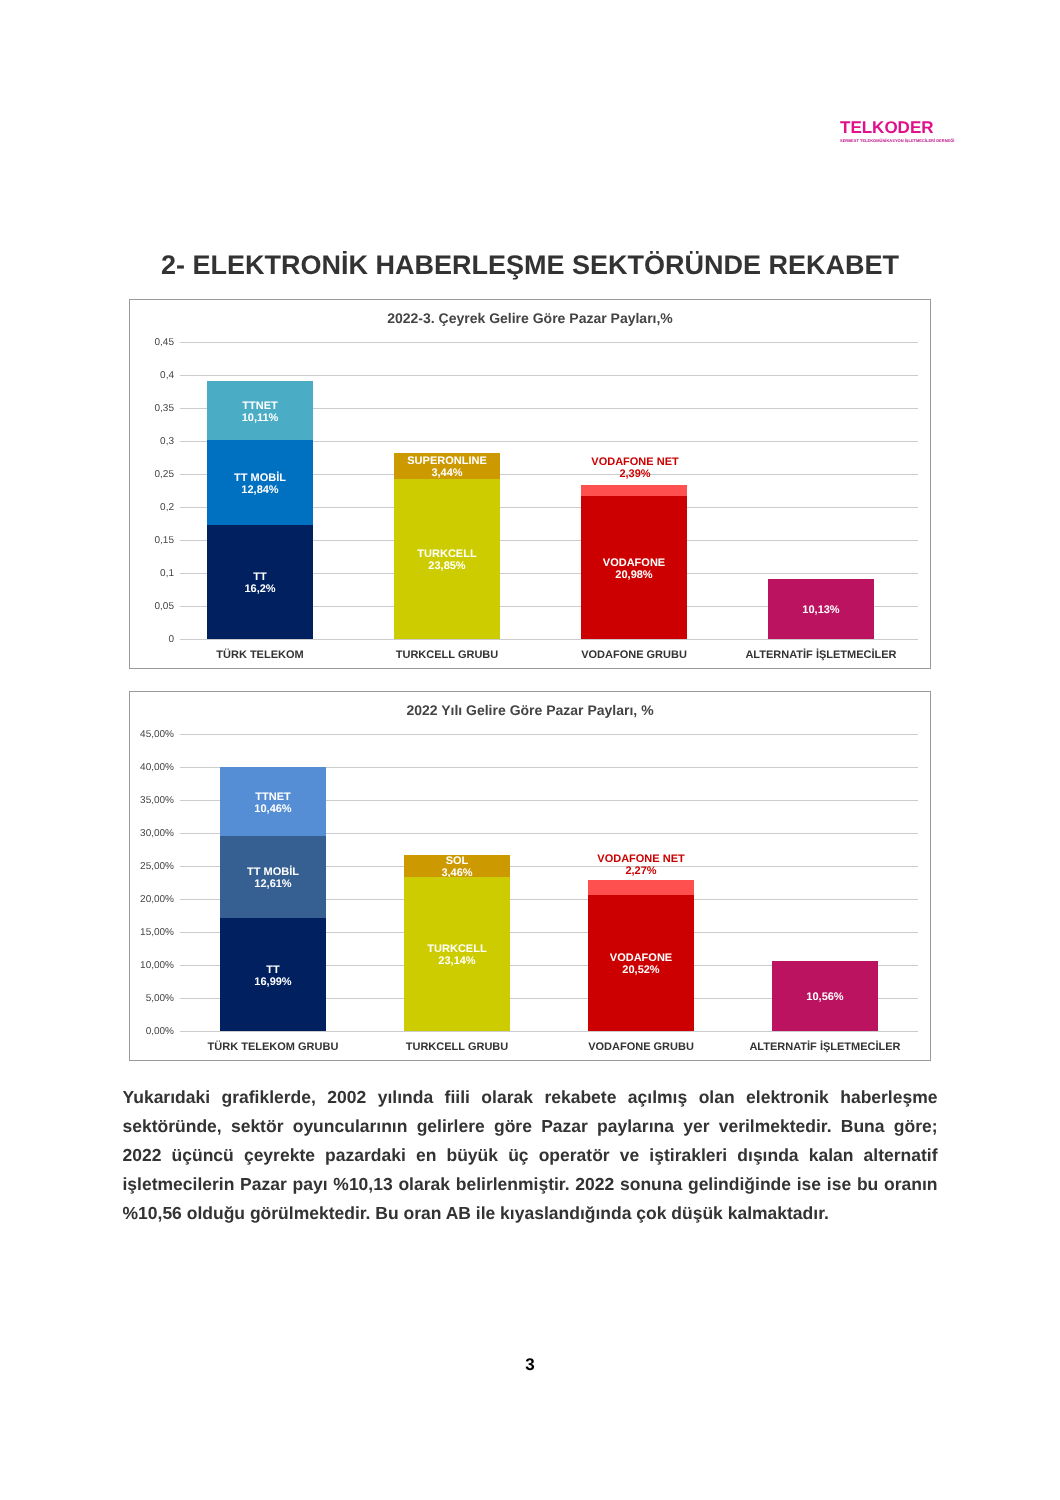TELKODER
SERBEST TELEKOMÜNİKASYON İŞLETMECİLERİ DERNEĞİ
2- ELEKTRONİK HABERLEŞME SEKTÖRÜNDE REKABET
2022-3. Çeyrek Gelire Göre Pazar Payları,%
0,45
0,4
0,35
0,3
0,25
0,2
0,15
0,1
0,05
0
TTNET
10,11%
TT MOBİL
12,84%
TT
16,2%
SUPERONLINE
3,44%
TURKCELL
23,85%
VODAFONE
20,98%
VODAFONE NET
2,39%
10,13%
TÜRK TELEKOM TURKCELL GRUBU VODAFONE GRUBU ALTERNATİF İŞLETMECİLER
2022 Yılı Gelire Göre Pazar Payları, %
45,00%
40,00%
35,00%
30,00%
25,00%
20,00%
15,00%
10,00%
5,00%
0,00%
TTNET
10,46%
TT MOBİL
12,61%
TT
16,99%
SOL
3,46%
TURKCELL
23,14%
VODAFONE
20,52%
VODAFONE NET
2,27%
10,56%
TÜRK TELEKOM GRUBU TURKCELL GRUBU VODAFONE GRUBU ALTERNATİF İŞLETMECİLER
Yukarıdaki grafiklerde, 2002 yılında fiili olarak rekabete açılmış olan elektronik haberleşme sektöründe, sektör oyuncularının gelirlere göre Pazar paylarına yer verilmektedir. Buna göre; 2022 üçüncü çeyrekte pazardaki en büyük üç operatör ve iştirakleri dışında kalan alternatif işletmecilerin Pazar payı %10,13 olarak belirlenmiştir. 2022 sonuna gelindiğinde ise ise bu oranın %10,56 olduğu görülmektedir. Bu oran AB ile kıyaslandığında çok düşük kalmaktadır.
3